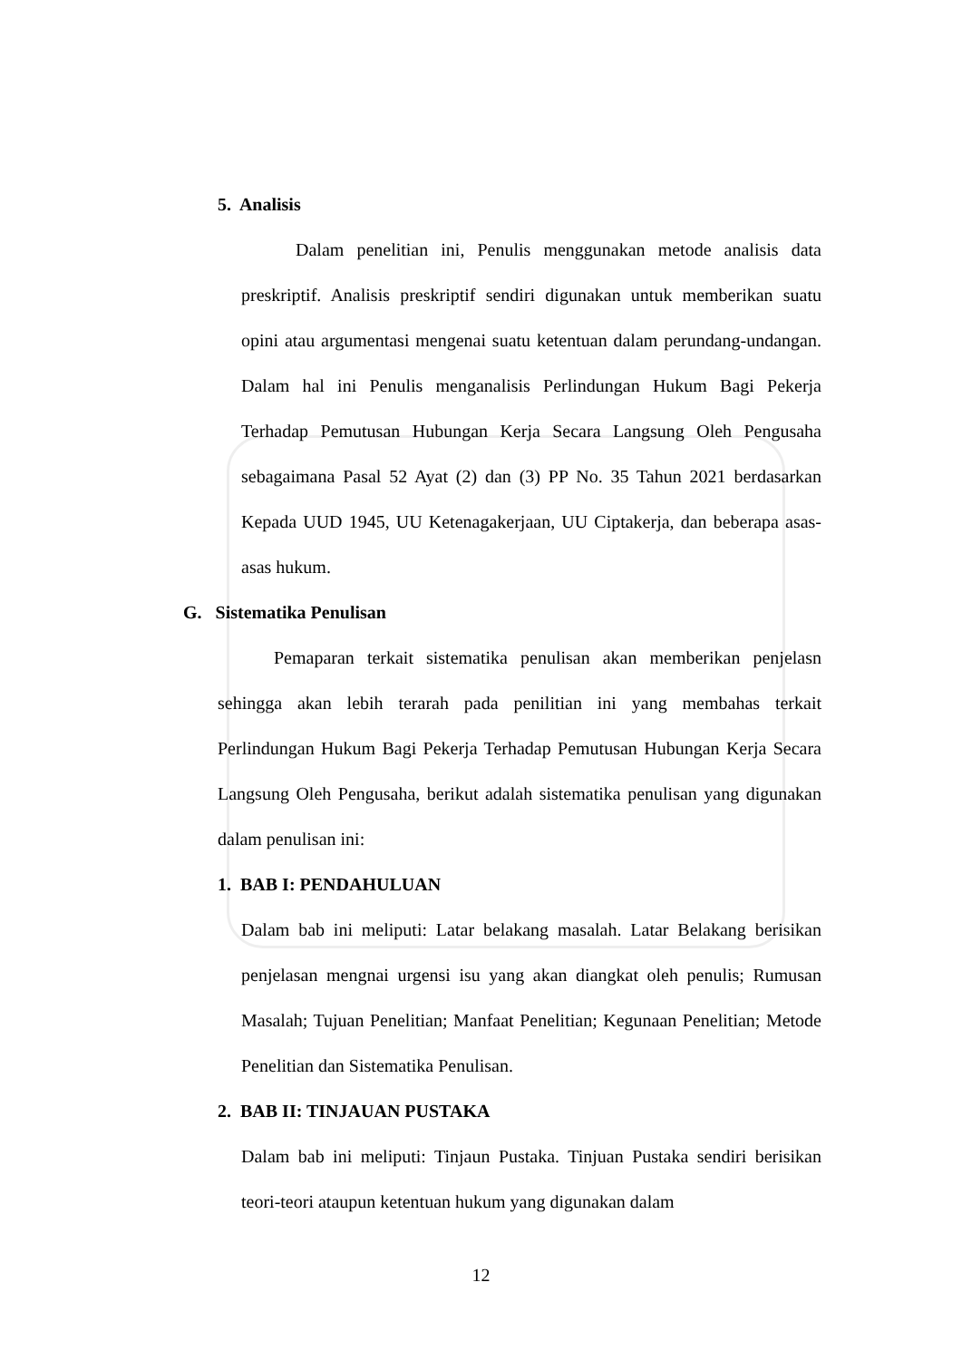5. Analisis
Dalam penelitian ini, Penulis menggunakan metode analisis data preskriptif. Analisis preskriptif sendiri digunakan untuk memberikan suatu opini atau argumentasi mengenai suatu ketentuan dalam perundang-undangan. Dalam hal ini Penulis menganalisis Perlindungan Hukum Bagi Pekerja Terhadap Pemutusan Hubungan Kerja Secara Langsung Oleh Pengusaha sebagaimana Pasal 52 Ayat (2) dan (3) PP No. 35 Tahun 2021 berdasarkan Kepada UUD 1945, UU Ketenagakerjaan, UU Ciptakerja, dan beberapa asas-asas hukum.
G. Sistematika Penulisan
Pemaparan terkait sistematika penulisan akan memberikan penjelasn sehingga akan lebih terarah pada penilitian ini yang membahas terkait Perlindungan Hukum Bagi Pekerja Terhadap Pemutusan Hubungan Kerja Secara Langsung Oleh Pengusaha, berikut adalah sistematika penulisan yang digunakan dalam penulisan ini:
1. BAB I: PENDAHULUAN
Dalam bab ini meliputi: Latar belakang masalah. Latar Belakang berisikan penjelasan mengnai urgensi isu yang akan diangkat oleh penulis; Rumusan Masalah; Tujuan Penelitian; Manfaat Penelitian; Kegunaan Penelitian; Metode Penelitian dan Sistematika Penulisan.
2. BAB II: TINJAUAN PUSTAKA
Dalam bab ini meliputi: Tinjaun Pustaka. Tinjuan Pustaka sendiri berisikan teori-teori ataupun ketentuan hukum yang digunakan dalam
12